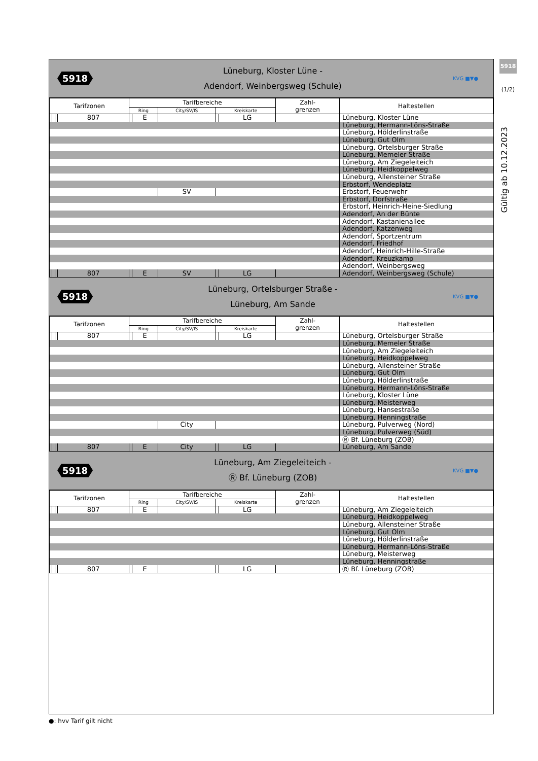5918
(1/2)
Gültig ab 10.12.2023
5918
Lüneburg, Kloster Lüne -
Adendorf, Weinbergsweg (Schule)
KVG ■▼●
| Tarifzonen | | | | Tarifbereiche | | | | | Zahl- grenzen | Haltestellen |
| --- | --- | --- | --- | --- | --- | --- | --- | --- | --- | --- |
| | | | | Ring | | City/SV/IS | Kreiskarte | | | |
| | | | 807 | | E | | | LG | | Lüneburg, Kloster Lüne |
| | | | | | | | | | | Lüneburg, Hermann-Löns-Straße |
| | | | | | | | | | | Lüneburg, Hölderlinstraße |
| | | | | | | | | | | Lüneburg, Gut Olm |
| | | | | | | | | | | Lüneburg, Ortelsburger Straße |
| | | | | | | | | | | Lüneburg, Memeler Straße |
| | | | | | | | | | | Lüneburg, Am Ziegeleiteich |
| | | | | | | | | | | Lüneburg, Heidkoppelweg |
| | | | | | | | | | | Lüneburg, Allensteiner Straße |
| | | | | | | | | | | Erbstorf, Wendeplatz |
| | | | | | | SV | | | | Erbstorf, Feuerwehr |
| | | | | | | | | | | Erbstorf, Dorfstraße |
| | | | | | | | | | | Erbstorf, Heinrich-Heine-Siedlung |
| | | | | | | | | | | Adendorf, An der Bünte |
| | | | | | | | | | | Adendorf, Kastanienallee |
| | | | | | | | | | | Adendorf, Katzenweg |
| | | | | | | | | | | Adendorf, Sportzentrum |
| | | | | | | | | | | Adendorf, Friedhof |
| | | | | | | | | | | Adendorf, Heinrich-Hille-Straße |
| | | | | | | | | | | Adendorf, Kreuzkamp |
| | | | | | | | | | | Adendorf, Weinbergsweg |
| | | | 807 | | E | SV | | LG | | Adendorf, Weinbergsweg (Schule) |
5918
Lüneburg, Ortelsburger Straße -
Lüneburg, Am Sande
KVG ■▼●
| Tarifzonen | | | | Tarifbereiche | | | | | Zahl- grenzen | Haltestellen |
| --- | --- | --- | --- | --- | --- | --- | --- | --- | --- | --- |
| | | | | Ring | | City/SV/IS | Kreiskarte | | | |
| | | | 807 | | E | | | LG | | Lüneburg, Ortelsburger Straße |
| | | | | | | | | | | Lüneburg, Memeler Straße |
| | | | | | | | | | | Lüneburg, Am Ziegeleiteich |
| | | | | | | | | | | Lüneburg, Heidkoppelweg |
| | | | | | | | | | | Lüneburg, Allensteiner Straße |
| | | | | | | | | | | Lüneburg, Gut Olm |
| | | | | | | | | | | Lüneburg, Hölderlinstraße |
| | | | | | | | | | | Lüneburg, Hermann-Löns-Straße |
| | | | | | | | | | | Lüneburg, Kloster Lüne |
| | | | | | | | | | | Lüneburg, Meisterweg |
| | | | | | | | | | | Lüneburg, Hansestraße |
| | | | | | | | | | | Lüneburg, Henningstraße |
| | | | | | | City | | | | Lüneburg, Pulverweg (Nord) |
| | | | | | | | | | | Lüneburg, Pulverweg (Süd) |
| | | | | | | | | | | Ⓡ Bf. Lüneburg (ZOB) |
| | | | 807 | | E | City | | LG | | Lüneburg, Am Sande |
5918
Lüneburg, Am Ziegeleiteich -
Ⓡ Bf. Lüneburg (ZOB)
KVG ■▼●
| Tarifzonen | | | | Tarifbereiche | | | | | Zahl- grenzen | Haltestellen |
| --- | --- | --- | --- | --- | --- | --- | --- | --- | --- | --- |
| | | | | Ring | | City/SV/IS | Kreiskarte | | | |
| | | | 807 | | E | | | LG | | Lüneburg, Am Ziegeleiteich |
| | | | | | | | | | | Lüneburg, Heidkoppelweg |
| | | | | | | | | | | Lüneburg, Allensteiner Straße |
| | | | | | | | | | | Lüneburg, Gut Olm |
| | | | | | | | | | | Lüneburg, Hölderlinstraße |
| | | | | | | | | | | Lüneburg, Hermann-Löns-Straße |
| | | | | | | | | | | Lüneburg, Meisterweg |
| | | | | | | | | | | Lüneburg, Henningstraße |
| | | | 807 | | E | | | LG | | Ⓡ Bf. Lüneburg (ZOB) |
●: hvv Tarif gilt nicht